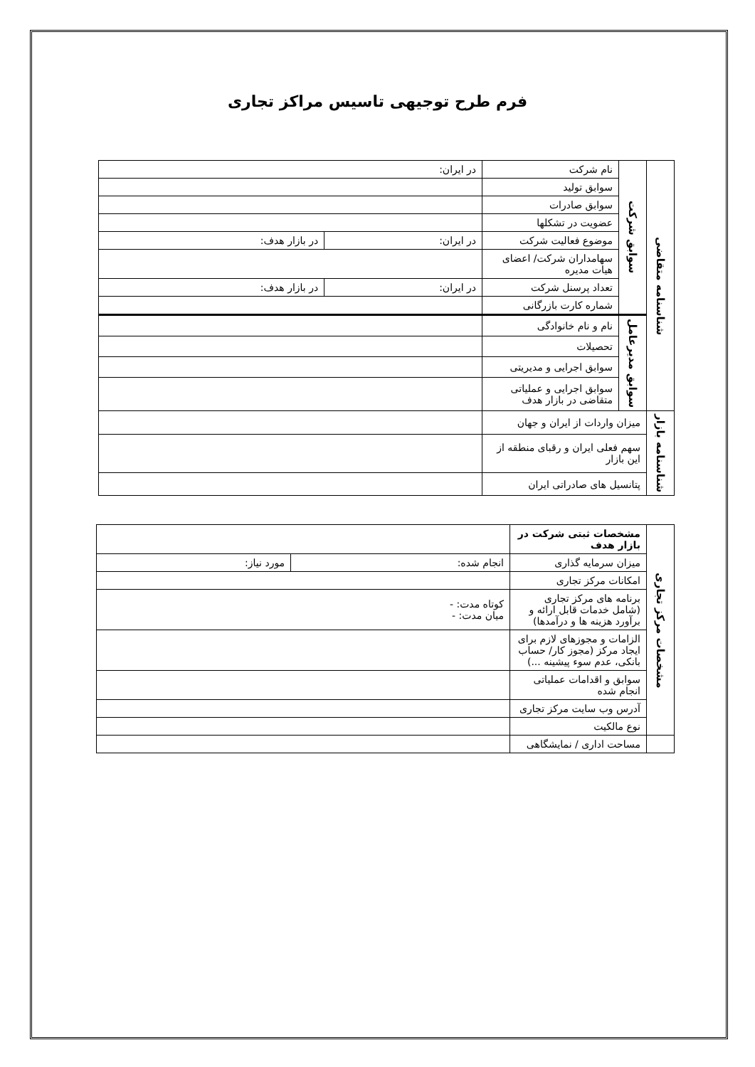فرم طرح توجیهی تاسیس مراکز تجاری
| شناسنامه متقاضی | سوابق شرکت | نام شرکت | در ایران: | |
| | | سوابق تولید | | |
| | | سوابق صادرات | | |
| | | عضویت در تشکلها | | |
| | | موضوع فعالیت شرکت | در ایران: | در بازار هدف: |
| | | سهامداران شرکت/ اعضای هیات مدیره | | |
| | | تعداد پرسنل شرکت | در ایران: | در بازار هدف: |
| | | شماره کارت بازرگانی | | |
| | سوابق مدیرعامل | نام و نام خانوادگی | | |
| | | تحصیلات | | |
| | | سوابق اجرایی و مدیریتی | | |
| | | سوابق اجرایی و عملیاتی متقاضی در بازار هدف | | |
| شناسنامه بازار | میزان واردات از ایران و جهان | | | |
| | سهم فعلی ایران و رقبای منطقه از این بازار | | | |
| | پتانسیل های صادراتی ایران | | | |
| مشخصات مرکز تجاری | مشخصات ثبتی شرکت در بازار هدف | | |
| | میزان سرمایه گذاری | انجام شده: | مورد نیاز: |
| | امکانات مرکز تجاری | | |
| | برنامه های مرکز تجاری (شامل خدمات قابل ارائه و برآورد هزینه ها و درآمدها) | کوتاه مدت: - میان مدت: - | |
| | الزامات و مجوزهای لازم برای ایجاد مرکز (مجوز کار/ حساب بانکی، عدم سوء پیشینه ...) | | |
| | سوابق و اقدامات عملیاتی انجام شده | | |
| | آدرس وب سایت مرکز تجاری | | |
| | نوع مالکیت | | |
| | مساحت اداری / نمایشگاهی | | |